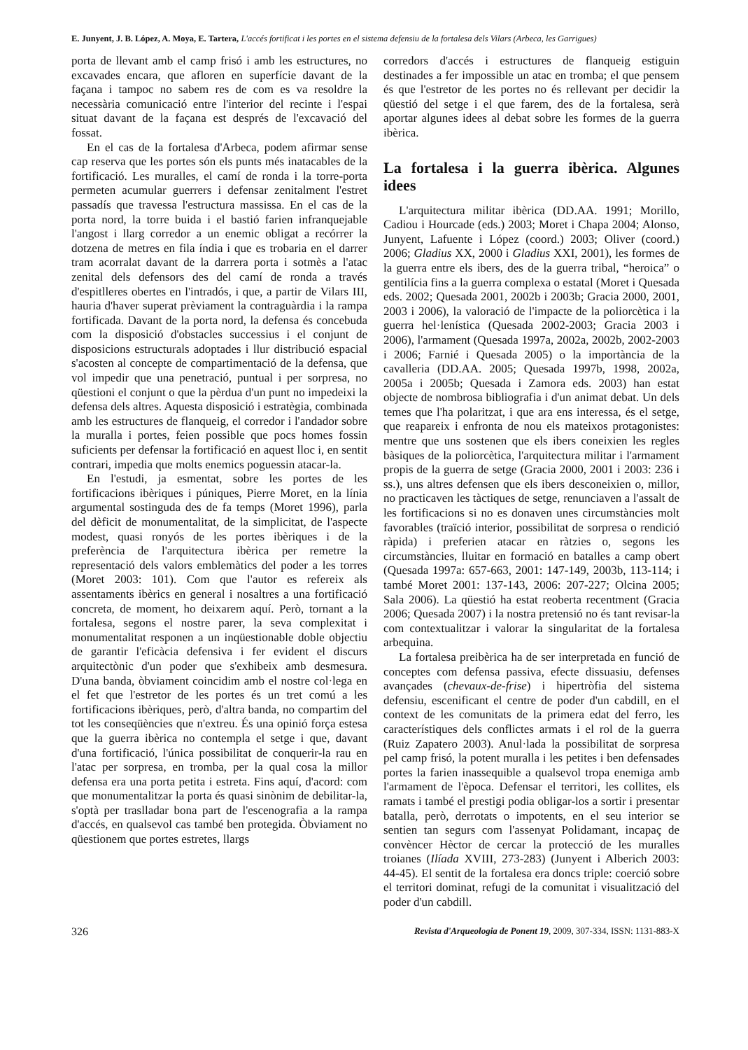E. Junyent, J. B. López, A. Moya, E. Tartera, L'accés fortificat i les portes en el sistema defensiu de la fortalesa dels Vilars (Arbeca, les Garrigues)
porta de llevant amb el camp frisó i amb les estructures, no excavades encara, que afloren en superfície davant de la façana i tampoc no sabem res de com es va resoldre la necessària comunicació entre l'interior del recinte i l'espai situat davant de la façana est després de l'excavació del fossat.
En el cas de la fortalesa d'Arbeca, podem afirmar sense cap reserva que les portes són els punts més inatacables de la fortificació. Les muralles, el camí de ronda i la torre-porta permeten acumular guerrers i defensar zenitalment l'estret passadís que travessa l'estructura massissa. En el cas de la porta nord, la torre buida i el bastió farien infranquejable l'angost i llarg corredor a un enemic obligat a recórrer la dotzena de metres en fila índia i que es trobaria en el darrer tram acorralat davant de la darrera porta i sotmès a l'atac zenital dels defensors des del camí de ronda a través d'espitlleres obertes en l'intradós, i que, a partir de Vilars III, hauria d'haver superat prèviament la contraguàrdia i la rampa fortificada. Davant de la porta nord, la defensa és concebuda com la disposició d'obstacles successius i el conjunt de disposicions estructurals adoptades i llur distribució espacial s'acosten al concepte de compartimentació de la defensa, que vol impedir que una penetració, puntual i per sorpresa, no qüestioni el conjunt o que la pèrdua d'un punt no impedeixi la defensa dels altres. Aquesta disposició i estratègia, combinada amb les estructures de flanqueig, el corredor i l'andador sobre la muralla i portes, feien possible que pocs homes fossin suficients per defensar la fortificació en aquest lloc i, en sentit contrari, impedia que molts enemics poguessin atacar-la.
En l'estudi, ja esmentat, sobre les portes de les fortificacions ibèriques i púniques, Pierre Moret, en la línia argumental sostinguda des de fa temps (Moret 1996), parla del dèficit de monumentalitat, de la simplicitat, de l'aspecte modest, quasi ronyós de les portes ibèriques i de la preferència de l'arquitectura ibèrica per remetre la representació dels valors emblemàtics del poder a les torres (Moret 2003: 101). Com que l'autor es refereix als assentaments ibèrics en general i nosaltres a una fortificació concreta, de moment, ho deixarem aquí. Però, tornant a la fortalesa, segons el nostre parer, la seva complexitat i monumentalitat responen a un inqüestionable doble objectiu de garantir l'eficàcia defensiva i fer evident el discurs arquitectònic d'un poder que s'exhibeix amb desmesura. D'una banda, òbviament coincidim amb el nostre col·lega en el fet que l'estretor de les portes és un tret comú a les fortificacions ibèriques, però, d'altra banda, no compartim del tot les conseqüències que n'extreu. És una opinió força estesa que la guerra ibèrica no contempla el setge i que, davant d'una fortificació, l'única possibilitat de conquerir-la rau en l'atac per sorpresa, en tromba, per la qual cosa la millor defensa era una porta petita i estreta. Fins aquí, d'acord: com que monumentalitzar la porta és quasi sinònim de debilitar-la, s'optà per traslladar bona part de l'escenografia a la rampa d'accés, en qualsevol cas també ben protegida. Òbviament no qüestionem que portes estretes, llargs
corredors d'accés i estructures de flanqueig estiguin destinades a fer impossible un atac en tromba; el que pensem és que l'estretor de les portes no és rellevant per decidir la qüestió del setge i el que farem, des de la fortalesa, serà aportar algunes idees al debat sobre les formes de la guerra ibèrica.
La fortalesa i la guerra ibèrica. Algunes idees
L'arquitectura militar ibèrica (DD.AA. 1991; Morillo, Cadiou i Hourcade (eds.) 2003; Moret i Chapa 2004; Alonso, Junyent, Lafuente i López (coord.) 2003; Oliver (coord.) 2006; Gladius XX, 2000 i Gladius XXI, 2001), les formes de la guerra entre els ibers, des de la guerra tribal, “heroica” o gentilícia fins a la guerra complexa o estatal (Moret i Quesada eds. 2002; Quesada 2001, 2002b i 2003b; Gracia 2000, 2001, 2003 i 2006), la valoració de l'impacte de la poliorcètica i la guerra hel·lenística (Quesada 2002-2003; Gracia 2003 i 2006), l'armament (Quesada 1997a, 2002a, 2002b, 2002-2003 i 2006; Farnié i Quesada 2005) o la importància de la cavalleria (DD.AA. 2005; Quesada 1997b, 1998, 2002a, 2005a i 2005b; Quesada i Zamora eds. 2003) han estat objecte de nombrosa bibliografia i d'un animat debat. Un dels temes que l'ha polaritzat, i que ara ens interessa, és el setge, que reapareix i enfronta de nou els mateixos protagonistes: mentre que uns sostenen que els ibers coneixien les regles bàsiques de la poliorcètica, l'arquitectura militar i l'armament propis de la guerra de setge (Gracia 2000, 2001 i 2003: 236 i ss.), uns altres defensen que els ibers desconeixien o, millor, no practicaven les tàctiques de setge, renunciaven a l'assalt de les fortificacions si no es donaven unes circumstàncies molt favorables (traïció interior, possibilitat de sorpresa o rendició ràpida) i preferien atacar en ràtzies o, segons les circumstàncies, lluitar en formació en batalles a camp obert (Quesada 1997a: 657-663, 2001: 147-149, 2003b, 113-114; i també Moret 2001: 137-143, 2006: 207-227; Olcina 2005; Sala 2006). La qüestió ha estat reoberta recentment (Gracia 2006; Quesada 2007) i la nostra pretensió no és tant revisar-la com contextualitzar i valorar la singularitat de la fortalesa arbequina.
La fortalesa preibèrica ha de ser interpretada en funció de conceptes com defensa passiva, efecte dissuasiu, defenses avançades (chevaux-de-frise) i hipertròfia del sistema defensiu, escenificant el centre de poder d'un cabdill, en el context de les comunitats de la primera edat del ferro, les característiques dels conflictes armats i el rol de la guerra (Ruiz Zapatero 2003). Anul·lada la possibilitat de sorpresa pel camp frisó, la potent muralla i les petites i ben defensades portes la farien inassequible a qualsevol tropa enemiga amb l'armament de l'època. Defensar el territori, les collites, els ramats i també el prestigi podia obligar-los a sortir i presentar batalla, però, derrotats o impotents, en el seu interior se sentien tan segurs com l'assenyat Polidamant, incapaç de convèncer Hèctor de cercar la protecció de les muralles troianes (Ilíada XVIII, 273-283) (Junyent i Alberich 2003: 44-45). El sentit de la fortalesa era doncs triple: coerció sobre el territori dominat, refugi de la comunitat i visualització del poder d'un cabdill.
326 Revista d'Arqueologia de Ponent 19, 2009, 307-334, ISSN: 1131-883-X